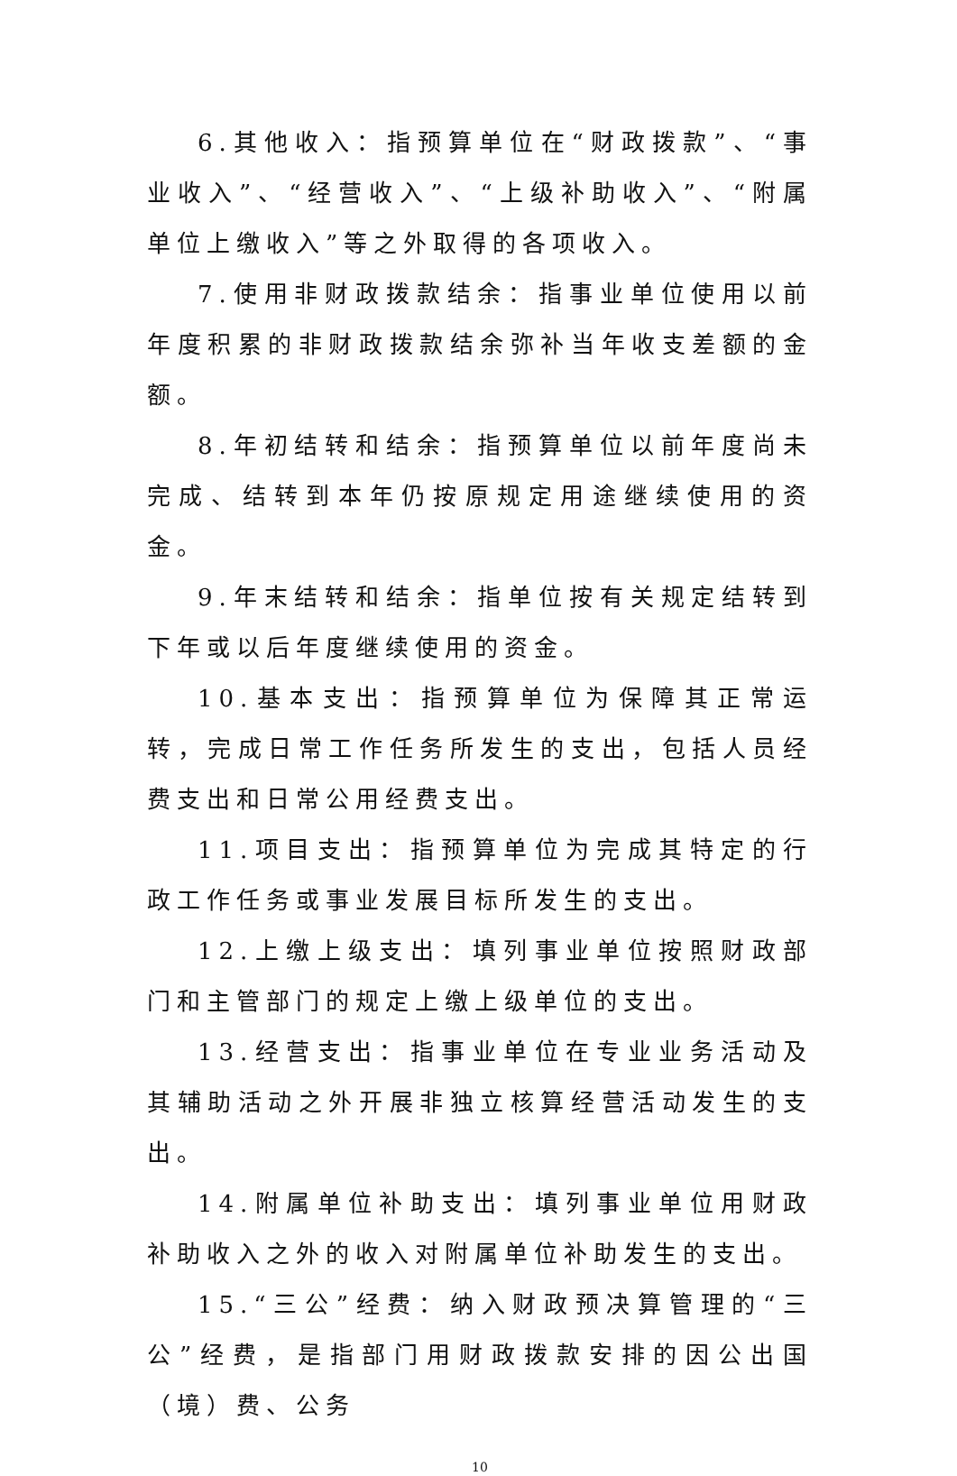6.其他收入：指预算单位在“财政拨款”、“事业收入”、“经营收入”、“上级补助收入”、“附属单位上缴收入”等之外取得的各项收入。
7.使用非财政拨款结余：指事业单位使用以前年度积累的非财政拨款结余弥补当年收支差额的金额。
8.年初结转和结余：指预算单位以前年度尚未完成、结转到本年仍按原规定用途继续使用的资金。
9.年末结转和结余：指单位按有关规定结转到下年或以后年度继续使用的资金。
10.基本支出：指预算单位为保障其正常运转，完成日常工作任务所发生的支出，包括人员经费支出和日常公用经费支出。
11.项目支出：指预算单位为完成其特定的行政工作任务或事业发展目标所发生的支出。
12.上缴上级支出：填列事业单位按照财政部门和主管部门的规定上缴上级单位的支出。
13.经营支出：指事业单位在专业业务活动及其辅助活动之外开展非独立核算经营活动发生的支出。
14.附属单位补助支出：填列事业单位用财政补助收入之外的收入对附属单位补助发生的支出。
15.“三公”经费：纳入财政预决算管理的“三公”经费，是指部门用财政拨款安排的因公出国（境）费、公务
10